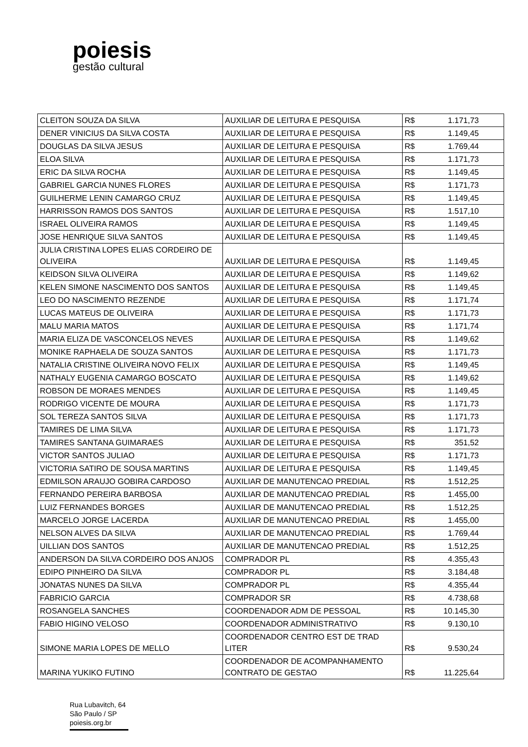poiesis
gestão cultural
| CLEITON SOUZA DA SILVA | AUXILIAR DE LEITURA E PESQUISA | R$ | 1.171,73 |
| DENER VINICIUS DA SILVA COSTA | AUXILIAR DE LEITURA E PESQUISA | R$ | 1.149,45 |
| DOUGLAS DA SILVA JESUS | AUXILIAR DE LEITURA E PESQUISA | R$ | 1.769,44 |
| ELOA SILVA | AUXILIAR DE LEITURA E PESQUISA | R$ | 1.171,73 |
| ERIC DA SILVA ROCHA | AUXILIAR DE LEITURA E PESQUISA | R$ | 1.149,45 |
| GABRIEL GARCIA NUNES FLORES | AUXILIAR DE LEITURA E PESQUISA | R$ | 1.171,73 |
| GUILHERME LENIN CAMARGO CRUZ | AUXILIAR DE LEITURA E PESQUISA | R$ | 1.149,45 |
| HARRISSON RAMOS DOS SANTOS | AUXILIAR DE LEITURA E PESQUISA | R$ | 1.517,10 |
| ISRAEL OLIVEIRA RAMOS | AUXILIAR DE LEITURA E PESQUISA | R$ | 1.149,45 |
| JOSE HENRIQUE SILVA SANTOS | AUXILIAR DE LEITURA E PESQUISA | R$ | 1.149,45 |
| JULIA CRISTINA LOPES ELIAS CORDEIRO DE OLIVEIRA | AUXILIAR DE LEITURA E PESQUISA | R$ | 1.149,45 |
| KEIDSON SILVA OLIVEIRA | AUXILIAR DE LEITURA E PESQUISA | R$ | 1.149,62 |
| KELEN SIMONE NASCIMENTO DOS SANTOS | AUXILIAR DE LEITURA E PESQUISA | R$ | 1.149,45 |
| LEO DO NASCIMENTO REZENDE | AUXILIAR DE LEITURA E PESQUISA | R$ | 1.171,74 |
| LUCAS MATEUS DE OLIVEIRA | AUXILIAR DE LEITURA E PESQUISA | R$ | 1.171,73 |
| MALU MARIA MATOS | AUXILIAR DE LEITURA E PESQUISA | R$ | 1.171,74 |
| MARIA ELIZA DE VASCONCELOS NEVES | AUXILIAR DE LEITURA E PESQUISA | R$ | 1.149,62 |
| MONIKE RAPHAELA DE SOUZA SANTOS | AUXILIAR DE LEITURA E PESQUISA | R$ | 1.171,73 |
| NATALIA CRISTINE OLIVEIRA NOVO FELIX | AUXILIAR DE LEITURA E PESQUISA | R$ | 1.149,45 |
| NATHALY EUGENIA CAMARGO BOSCATO | AUXILIAR DE LEITURA E PESQUISA | R$ | 1.149,62 |
| ROBSON DE MORAES MENDES | AUXILIAR DE LEITURA E PESQUISA | R$ | 1.149,45 |
| RODRIGO VICENTE DE MOURA | AUXILIAR DE LEITURA E PESQUISA | R$ | 1.171,73 |
| SOL TEREZA SANTOS SILVA | AUXILIAR DE LEITURA E PESQUISA | R$ | 1.171,73 |
| TAMIRES DE LIMA SILVA | AUXILIAR DE LEITURA E PESQUISA | R$ | 1.171,73 |
| TAMIRES SANTANA GUIMARAES | AUXILIAR DE LEITURA E PESQUISA | R$ | 351,52 |
| VICTOR SANTOS JULIAO | AUXILIAR DE LEITURA E PESQUISA | R$ | 1.171,73 |
| VICTORIA SATIRO DE SOUSA MARTINS | AUXILIAR DE LEITURA E PESQUISA | R$ | 1.149,45 |
| EDMILSON ARAUJO GOBIRA CARDOSO | AUXILIAR DE MANUTENCAO PREDIAL | R$ | 1.512,25 |
| FERNANDO PEREIRA BARBOSA | AUXILIAR DE MANUTENCAO PREDIAL | R$ | 1.455,00 |
| LUIZ FERNANDES BORGES | AUXILIAR DE MANUTENCAO PREDIAL | R$ | 1.512,25 |
| MARCELO JORGE LACERDA | AUXILIAR DE MANUTENCAO PREDIAL | R$ | 1.455,00 |
| NELSON ALVES DA SILVA | AUXILIAR DE MANUTENCAO PREDIAL | R$ | 1.769,44 |
| UILLIAN DOS SANTOS | AUXILIAR DE MANUTENCAO PREDIAL | R$ | 1.512,25 |
| ANDERSON DA SILVA CORDEIRO DOS ANJOS | COMPRADOR PL | R$ | 4.355,43 |
| EDIPO PINHEIRO DA SILVA | COMPRADOR PL | R$ | 3.184,48 |
| JONATAS NUNES DA SILVA | COMPRADOR PL | R$ | 4.355,44 |
| FABRICIO GARCIA | COMPRADOR SR | R$ | 4.738,68 |
| ROSANGELA SANCHES | COORDENADOR ADM DE PESSOAL | R$ | 10.145,30 |
| FABIO HIGINO VELOSO | COORDENADOR ADMINISTRATIVO | R$ | 9.130,10 |
| SIMONE MARIA LOPES DE MELLO | COORDENADOR CENTRO EST DE TRAD LITER | R$ | 9.530,24 |
| MARINA YUKIKO FUTINO | COORDENADOR DE ACOMPANHAMENTO CONTRATO DE GESTAO | R$ | 11.225,64 |
Rua Lubavitch, 64
São Paulo / SP
poiesis.org.br